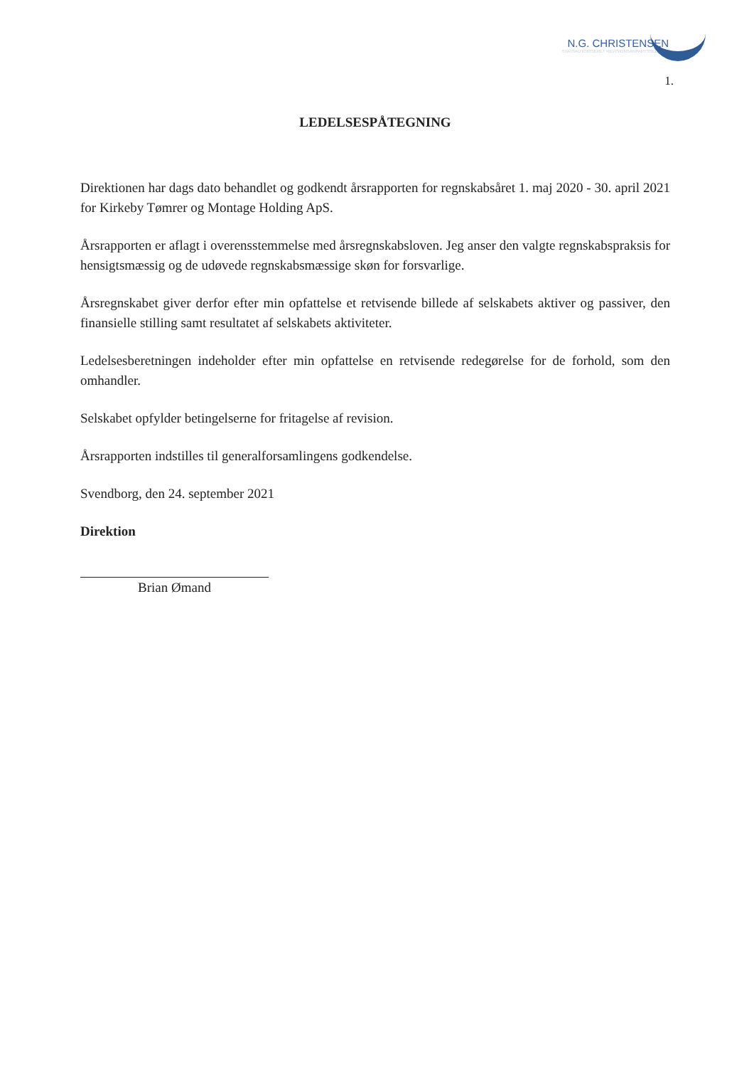N.G. CHRISTENSEN
STATSAUTORISERET REVISIONSANPARTSSELSKAB
1.
LEDELSESPÅTEGNING
Direktionen har dags dato behandlet og godkendt årsrapporten for regnskabsåret 1. maj 2020 - 30. april 2021 for Kirkeby Tømrer og Montage Holding ApS.
Årsrapporten er aflagt i overensstemmelse med årsregnskabsloven. Jeg anser den valgte regnskabspraksis for hensigtsmæssig og de udøvede regnskabsmæssige skøn for forsvarlige.
Årsregnskabet giver derfor efter min opfattelse et retvisende billede af selskabets aktiver og passiver, den finansielle stilling samt resultatet af selskabets aktiviteter.
Ledelsesberetningen indeholder efter min opfattelse en retvisende redegørelse for de forhold, som den omhandler.
Selskabet opfylder betingelserne for fritagelse af revision.
Årsrapporten indstilles til generalforsamlingens godkendelse.
Svendborg, den 24. september 2021
Direktion
Brian Ømand